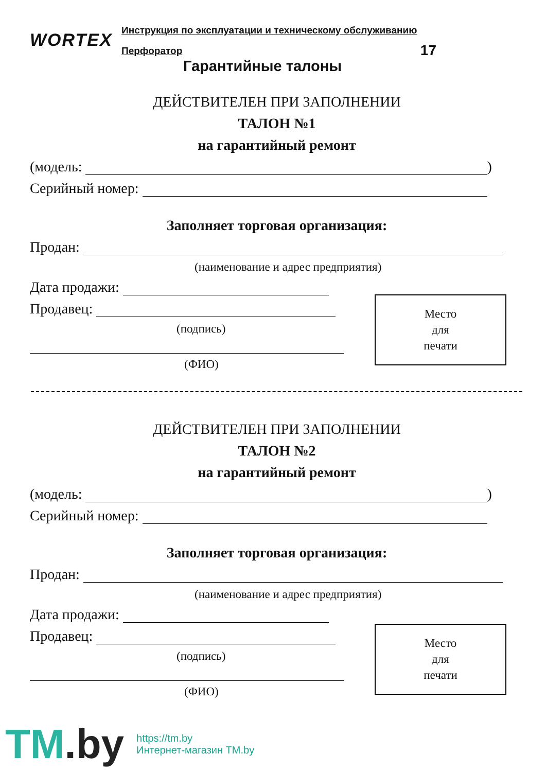WORTEX
Инструкция по эксплуатации и техническому обслуживанию
Перфоратор 17
Гарантийные талоны
ДЕЙСТВИТЕЛЕН ПРИ ЗАПОЛНЕНИИ
ТАЛОН №1
на гарантийный ремонт
(модель: )
Серийный номер:
Заполняет торговая организация:
Продан:
(наименование и адрес предприятия)
Дата продажи:
Продавец:
(подпись)
(ФИО)
Место
для
печати
ДЕЙСТВИТЕЛЕН ПРИ ЗАПОЛНЕНИИ
ТАЛОН №2
на гарантийный ремонт
(модель: )
Серийный номер:
Заполняет торговая организация:
Продан:
(наименование и адрес предприятия)
Дата продажи:
Продавец:
(подпись)
(ФИО)
Место
для
печати
TM.by
https://tm.by
Интернет-магазин TM.by